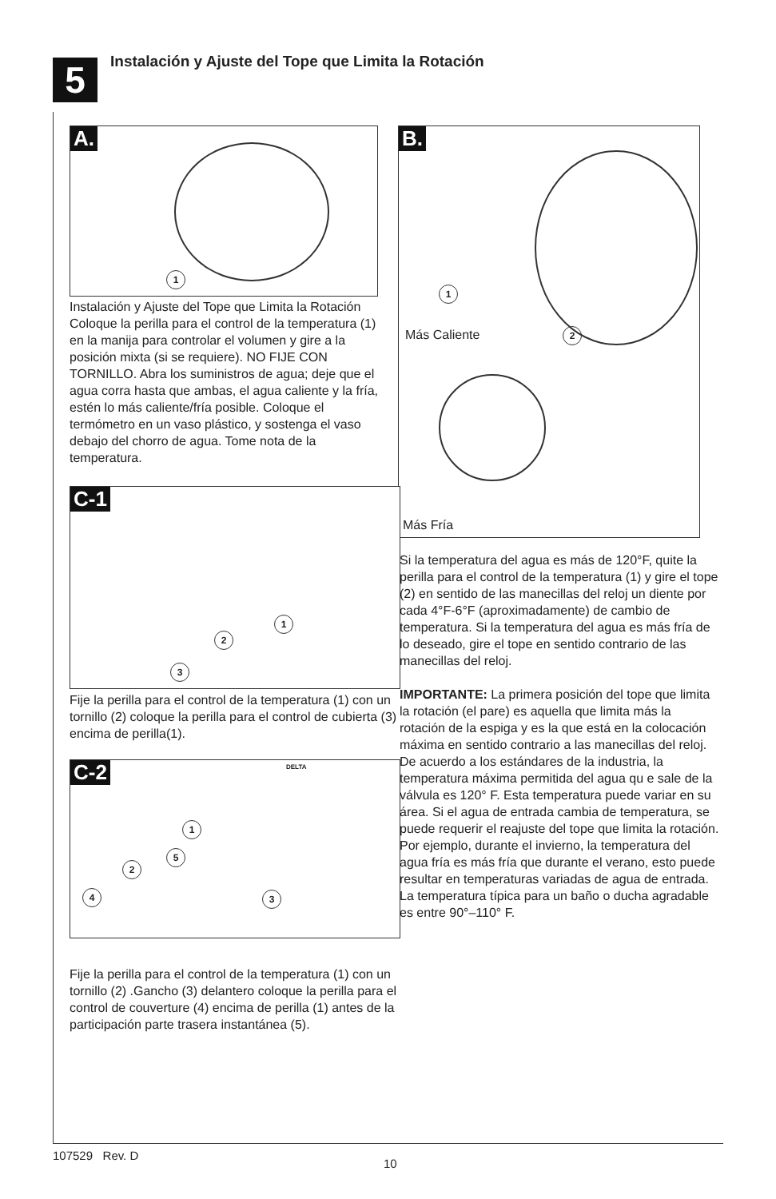5
Instalación y Ajuste del Tope que Limita la Rotación
A.
1
Instalación y Ajuste del Tope que Limita la Rotación Coloque la perilla para el control de la temperatura (1) en la manija para controlar el volumen y gire a la posición mixta (si se requiere). NO FIJE CON TORNILLO. Abra los suministros de agua; deje que el agua corra hasta que ambas, el agua caliente y la fría, estén lo más caliente/fría posible. Coloque el termómetro en un vaso plástico, y sostenga el vaso debajo del chorro de agua. Tome nota de la temperatura.
B.
1
2
Más Caliente
Más Fría
Si la temperatura del agua es más de 120°F, quite la perilla para el control de la temperatura (1) y gire el tope (2) en sentido de las manecillas del reloj un diente por cada 4°F-6°F (aproximadamente) de cambio de temperatura. Si la temperatura del agua es más fría de lo deseado, gire el tope en sentido contrario de las manecillas del reloj.
IMPORTANTE: La primera posición del tope que limita la rotación (el pare) es aquella que limita más la rotación de la espiga y es la que está en la colocación máxima en sentido contrario a las manecillas del reloj.
De acuerdo a los estándares de la industria, la temperatura máxima permitida del agua qu e sale de la válvula es 120° F. Esta temperatura puede variar en su área. Si el agua de entrada cambia de temperatura, se puede requerir el reajuste del tope que limita la rotación. Por ejemplo, durante el invierno, la temperatura del agua fría es más fría que durante el verano, esto puede resultar en temperaturas variadas de agua de entrada. La temperatura típica para un baño o ducha agradable es entre 90°–110° F.
C-1
1
2
3
Fije la perilla para el control de la temperatura (1) con un tornillo (2) coloque la perilla para el control de cubierta (3) encima de perilla(1).
C-2
DELTA
1
5
2
4 3
Fije la perilla para el control de la temperatura (1) con un tornillo (2) .Gancho (3) delantero coloque la perilla para el control de couverture (4) encima de perilla (1) antes de la participación parte trasera instantánea (5).
107529 Rev. D
10